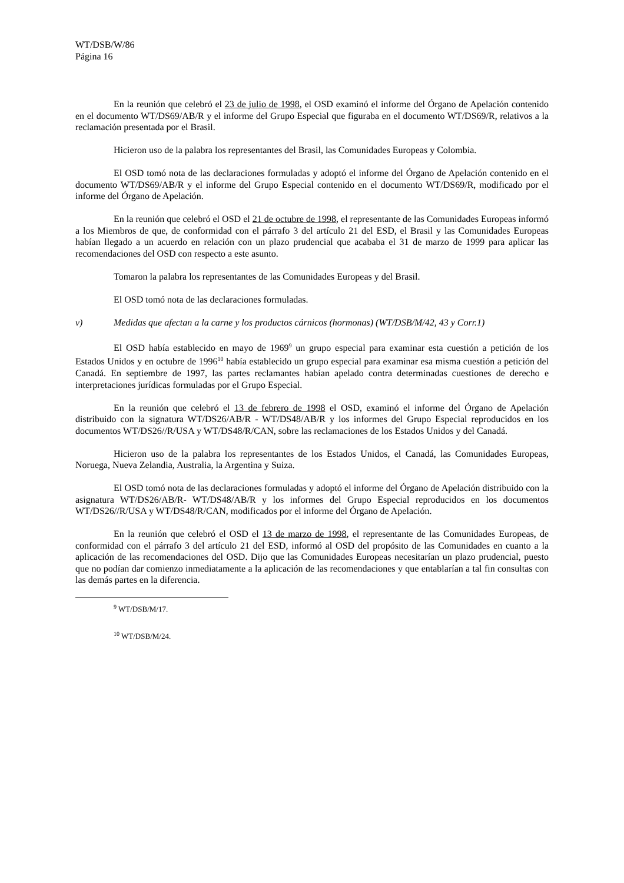WT/DSB/W/86
Página 16
En la reunión que celebró el 23 de julio de 1998, el OSD examinó el informe del Órgano de Apelación contenido en el documento WT/DS69/AB/R y el informe del Grupo Especial que figuraba en el documento WT/DS69/R, relativos a la reclamación presentada por el Brasil.
Hicieron uso de la palabra los representantes del Brasil, las Comunidades Europeas y Colombia.
El OSD tomó nota de las declaraciones formuladas y adoptó el informe del Órgano de Apelación contenido en el documento WT/DS69/AB/R y el informe del Grupo Especial contenido en el documento WT/DS69/R, modificado por el informe del Órgano de Apelación.
En la reunión que celebró el OSD el 21 de octubre de 1998, el representante de las Comunidades Europeas informó a los Miembros de que, de conformidad con el párrafo 3 del artículo 21 del ESD, el Brasil y las Comunidades Europeas habían llegado a un acuerdo en relación con un plazo prudencial que acababa el 31 de marzo de 1999 para aplicar las recomendaciones del OSD con respecto a este asunto.
Tomaron la palabra los representantes de las Comunidades Europeas y del Brasil.
El OSD tomó nota de las declaraciones formuladas.
v) Medidas que afectan a la carne y los productos cárnicos (hormonas) (WT/DSB/M/42, 43 y Corr.1)
El OSD había establecido en mayo de 1969<sup>9</sup> un grupo especial para examinar esta cuestión a petición de los Estados Unidos y en octubre de 1996<sup>10</sup> había establecido un grupo especial para examinar esa misma cuestión a petición del Canadá. En septiembre de 1997, las partes reclamantes habían apelado contra determinadas cuestiones de derecho e interpretaciones jurídicas formuladas por el Grupo Especial.
En la reunión que celebró el 13 de febrero de 1998 el OSD, examinó el informe del Órgano de Apelación distribuido con la signatura WT/DS26/AB/R - WT/DS48/AB/R y los informes del Grupo Especial reproducidos en los documentos WT/DS26//R/USA y WT/DS48/R/CAN, sobre las reclamaciones de los Estados Unidos y del Canadá.
Hicieron uso de la palabra los representantes de los Estados Unidos, el Canadá, las Comunidades Europeas, Noruega, Nueva Zelandia, Australia, la Argentina y Suiza.
El OSD tomó nota de las declaraciones formuladas y adoptó el informe del Órgano de Apelación distribuido con la asignatura WT/DS26/AB/R- WT/DS48/AB/R y los informes del Grupo Especial reproducidos en los documentos WT/DS26//R/USA y WT/DS48/R/CAN, modificados por el informe del Órgano de Apelación.
En la reunión que celebró el OSD el 13 de marzo de 1998, el representante de las Comunidades Europeas, de conformidad con el párrafo 3 del artículo 21 del ESD, informó al OSD del propósito de las Comunidades en cuanto a la aplicación de las recomendaciones del OSD. Dijo que las Comunidades Europeas necesitarían un plazo prudencial, puesto que no podían dar comienzo inmediatamente a la aplicación de las recomendaciones y que entablarían a tal fin consultas con las demás partes en la diferencia.
<sup>9</sup> WT/DSB/M/17.
<sup>10</sup> WT/DSB/M/24.